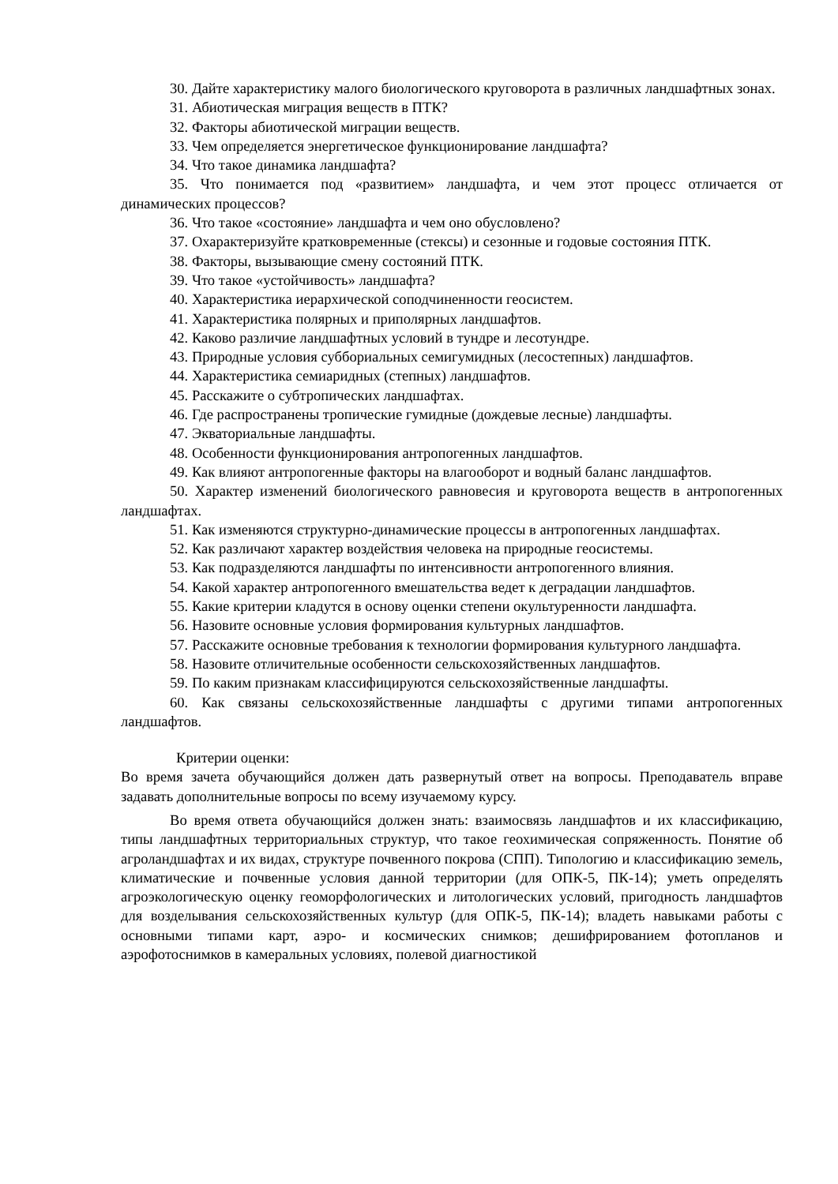30. Дайте характеристику малого биологического круговорота в различных ландшафтных зонах.
31. Абиотическая миграция веществ в ПТК?
32. Факторы абиотической миграции веществ.
33. Чем определяется энергетическое функционирование ландшафта?
34. Что такое динамика ландшафта?
35. Что понимается под «развитием» ландшафта, и чем этот процесс отличается от динамических процессов?
36. Что такое «состояние» ландшафта и чем оно обусловлено?
37. Охарактеризуйте кратковременные (стексы) и сезонные и годовые состояния ПТК.
38. Факторы, вызывающие смену состояний ПТК.
39. Что такое «устойчивость» ландшафта?
40. Характеристика иерархической соподчиненности геосистем.
41. Характеристика полярных и приполярных ландшафтов.
42. Каково различие ландшафтных условий в тундре и лесотундре.
43. Природные условия суббориальных семигумидных (лесостепных) ландшафтов.
44. Характеристика семиаридных (степных) ландшафтов.
45. Расскажите о субтропических ландшафтах.
46. Где распространены тропические гумидные (дождевые лесные) ландшафты.
47. Экваториальные ландшафты.
48. Особенности функционирования антропогенных ландшафтов.
49. Как влияют антропогенные факторы на влагооборот и водный баланс ландшафтов.
50. Характер изменений биологического равновесия и круговорота веществ в антропогенных ландшафтах.
51. Как изменяются структурно-динамические процессы в антропогенных ландшафтах.
52. Как различают характер воздействия человека на природные геосистемы.
53. Как подразделяются ландшафты по интенсивности антропогенного влияния.
54. Какой характер антропогенного вмешательства ведет к деградации ландшафтов.
55. Какие критерии кладутся в основу оценки степени окультуренности ландшафта.
56. Назовите основные условия формирования культурных ландшафтов.
57. Расскажите основные требования к технологии формирования культурного ландшафта.
58. Назовите отличительные особенности сельскохозяйственных ландшафтов.
59. По каким признакам классифицируются сельскохозяйственные ландшафты.
60. Как связаны сельскохозяйственные ландшафты с другими типами антропогенных ландшафтов.
Критерии оценки:
Во время зачета обучающийся должен дать развернутый ответ на вопросы. Преподаватель вправе задавать дополнительные вопросы по всему изучаемому курсу.
Во время ответа обучающийся должен знать: взаимосвязь ландшафтов и их классификацию, типы ландшафтных территориальных структур, что такое геохимическая сопряженность. Понятие об агроландшафтах и их видах, структуре почвенного покрова (СПП). Типологию и классификацию земель, климатические и почвенные условия данной территории (для ОПК-5, ПК-14); уметь определять агроэкологическую оценку геоморфологических и литологических условий, пригодность ландшафтов для возделывания сельскохозяйственных культур (для ОПК-5, ПК-14); владеть навыками работы с основными типами карт, аэро- и космических снимков; дешифрированием фотопланов и аэрофотоснимков в камеральных условиях, полевой диагностикой